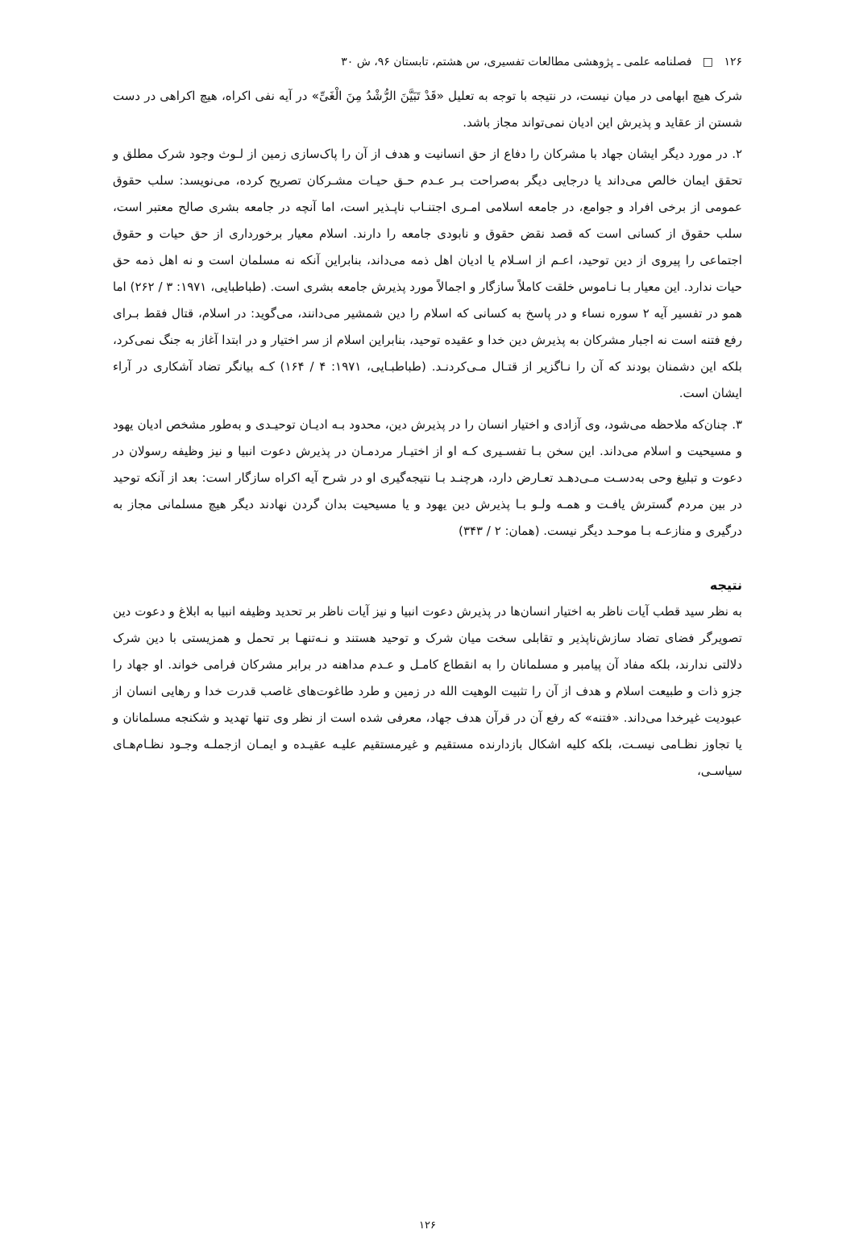۱۲۶ □ فصلنامه علمی ـ پژوهشی مطالعات تفسیری، س هشتم، تابستان ۹۶، ش ۳۰
شرک هیچ ابهامی در میان نیست، در نتیجه با توجه به تعلیل «قَدْ تَبَیَّنَ الرُّشْدُ مِنَ الْغَیِّ» در آیه نفی اکراه، هیچ اکراهی در دست شستن از عقاید و پذیرش این ادیان نمی‌تواند مجاز باشد.
۲. در مورد دیگر ایشان جهاد با مشرکان را دفاع از حق انسانیت و هدف از آن را پاک‌سازی زمین از لـوث وجود شرک مطلق و تحقق ایمان خالص می‌داند یا درجایی دیگر به‌صراحت بـر عـدم حـق حیـات مشـرکان تصریح کرده، می‌نویسد: سلب حقوق عمومی از برخی افراد و جوامع، در جامعه اسلامی امـری اجتنـاب ناپـذیر است، اما آنچه در جامعه بشری صالح معتبر است، سلب حقوق از کسانی است که قصد نقض حقوق و نابودی جامعه را دارند. اسلام معیار برخورداری از حق حیات و حقوق اجتماعی را پیروی از دین توحید، اعـم از اسـلام یا ادیان اهل ذمه می‌داند، بنابراین آنکه نه مسلمان است و نه اهل ذمه حق حیات ندارد. این معیار بـا نـاموس خلقت کاملاً سازگار و اجمالاً مورد پذیرش جامعه بشری است. (طباطبایی، ۱۹۷۱: ۳ / ۲۶۲) اما همو در تفسیر آیه ۲ سوره نساء و در پاسخ به کسانی که اسلام را دین شمشیر می‌دانند، می‌گوید: در اسلام، قتال فقط بـرای رفع فتنه است نه اجبار مشرکان به پذیرش دین خدا و عقیده توحید، بنابراین اسلام از سر اختیار و در ابتدا آغاز به جنگ نمی‌کرد، بلکه این دشمنان بودند که آن را نـاگزیر از قتـال مـی‌کردنـد. (طباطبـایی، ۱۹۷۱: ۴ / ۱۶۴) کـه بیانگر تضاد آشکاری در آراء ایشان است.
۳. چنان‌که ملاحظه می‌شود، وی آزادی و اختیار انسان را در پذیرش دین، محدود بـه ادیـان توحیـدی و به‌طور مشخص ادیان یهود و مسیحیت و اسلام می‌داند. این سخن بـا تفسـیری کـه او از اختیـار مردمـان در پذیرش دعوت انبیا و نیز وظیفه رسولان در دعوت و تبلیغ وحی به‌دسـت مـی‌دهـد تعـارض دارد، هرچنـد بـا نتیجه‌گیری او در شرح آیه اکراه سازگار است: بعد از آنکه توحید در بین مردم گسترش یافـت و همـه ولـو بـا پذیرش دین یهود و یا مسیحیت بدان گردن نهادند دیگر هیچ مسلمانی مجاز به درگیری و منازعـه بـا موحـد دیگر نیست. (همان: ۲ / ۳۴۳)
نتیجه
به نظر سید قطب آیات ناظر به اختیار انسان‌ها در پذیرش دعوت انبیا و نیز آیات ناظر بر تحدید وظیفه انبیا به ابلاغ و دعوت دین تصویرگر فضای تضاد سازش‌ناپذیر و تقابلی سخت میان شرک و توحید هستند و نـه‌تنهـا بر تحمل و همزیستی با دین شرک دلالتی ندارند، بلکه مفاد آن پیامبر و مسلمانان را به انقطاع کامـل و عـدم مداهنه در برابر مشرکان فرامی خواند. او جهاد را جزو ذات و طبیعت اسلام و هدف از آن را تثبیت الوهیت الله در زمین و طرد طاغوت‌های غاصب قدرت خدا و رهایی انسان از عبودیت غیرخدا می‌داند. «فتنه» که رفع آن در قرآن هدف جهاد، معرفی شده است از نظر وی تنها تهدید و شکنجه مسلمانان و یا تجاوز نظـامی نیسـت، بلکه کلیه اشکال بازدارنده مستقیم و غیرمستقیم علیـه عقیـده و ایمـان ازجملـه وجـود نظـام‌هـای سیاسـی،
۱۲۶